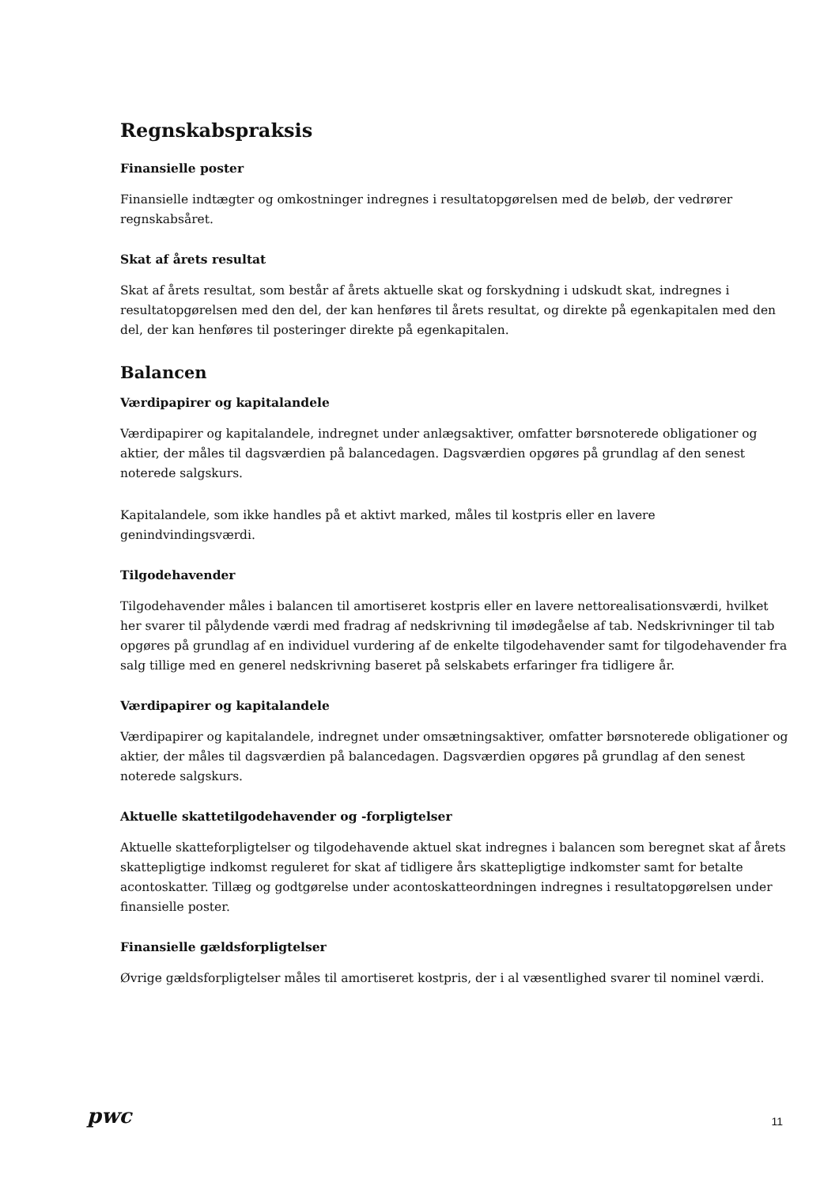Regnskabspraksis
Finansielle poster
Finansielle indtægter og omkostninger indregnes i resultatopgørelsen med de beløb, der vedrører regnskabsåret.
Skat af årets resultat
Skat af årets resultat, som består af årets aktuelle skat og forskydning i udskudt skat, indregnes i resultatopgørelsen med den del, der kan henføres til årets resultat, og direkte på egenkapitalen med den del, der kan henføres til posteringer direkte på egenkapitalen.
Balancen
Værdipapirer og kapitalandele
Værdipapirer og kapitalandele, indregnet under anlægsaktiver, omfatter børsnoterede obligationer og aktier, der måles til dagsværdien på balancedagen. Dagsværdien opgøres på grundlag af den senest noterede salgskurs.
Kapitalandele, som ikke handles på et aktivt marked, måles til kostpris eller en lavere genindvindingsværdi.
Tilgodehavender
Tilgodehavender måles i balancen til amortiseret kostpris eller en lavere nettorealisationsværdi, hvilket her svarer til pålydende værdi med fradrag af nedskrivning til imødegåelse af tab. Nedskrivninger til tab opgøres på grundlag af en individuel vurdering af de enkelte tilgodehavender samt for tilgodehavender fra salg tillige med en generel nedskrivning baseret på selskabets erfaringer fra tidligere år.
Værdipapirer og kapitalandele
Værdipapirer og kapitalandele, indregnet under omsætningsaktiver, omfatter børsnoterede obligationer og aktier, der måles til dagsværdien på balancedagen. Dagsværdien opgøres på grundlag af den senest noterede salgskurs.
Aktuelle skattetilgodehavender og -forpligtelser
Aktuelle skatteforpligtelser og tilgodehavende aktuel skat indregnes i balancen som beregnet skat af årets skattepligtige indkomst reguleret for skat af tidligere års skattepligtige indkomster samt for betalte acontoskatter. Tillæg og godtgørelse under acontoskatteordningen indregnes i resultatopgørelsen under finansielle poster.
Finansielle gældsforpligtelser
Øvrige gældsforpligtelser måles til amortiseret kostpris, der i al væsentlighed svarer til nominel værdi.
pwc
11